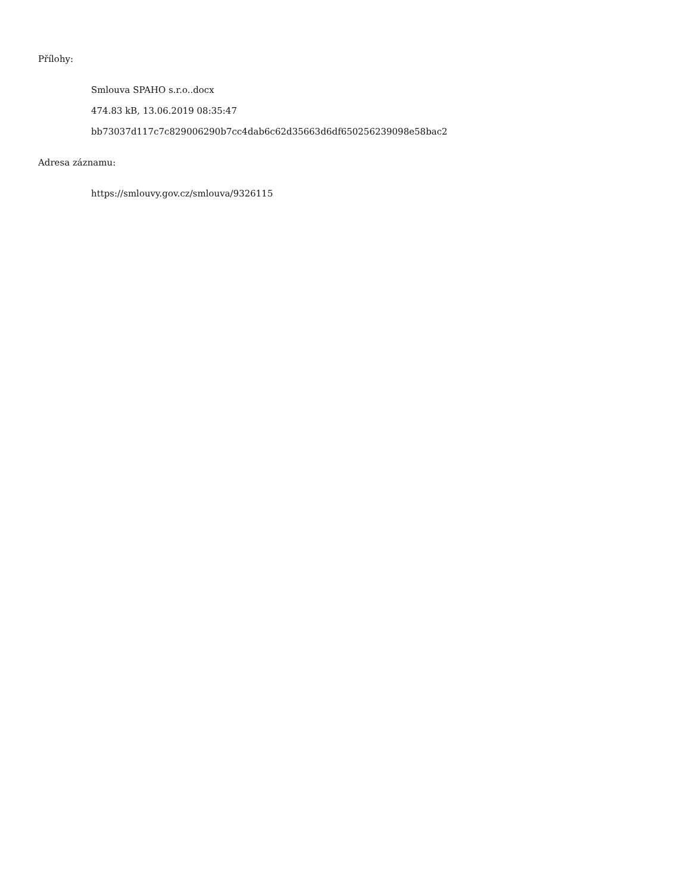Přílohy:
Smlouva SPAHO s.r.o..docx
474.83 kB, 13.06.2019 08:35:47
bb73037d117c7c829006290b7cc4dab6c62d35663d6df650256239098e58bac2
Adresa záznamu:
https://smlouvy.gov.cz/smlouva/9326115